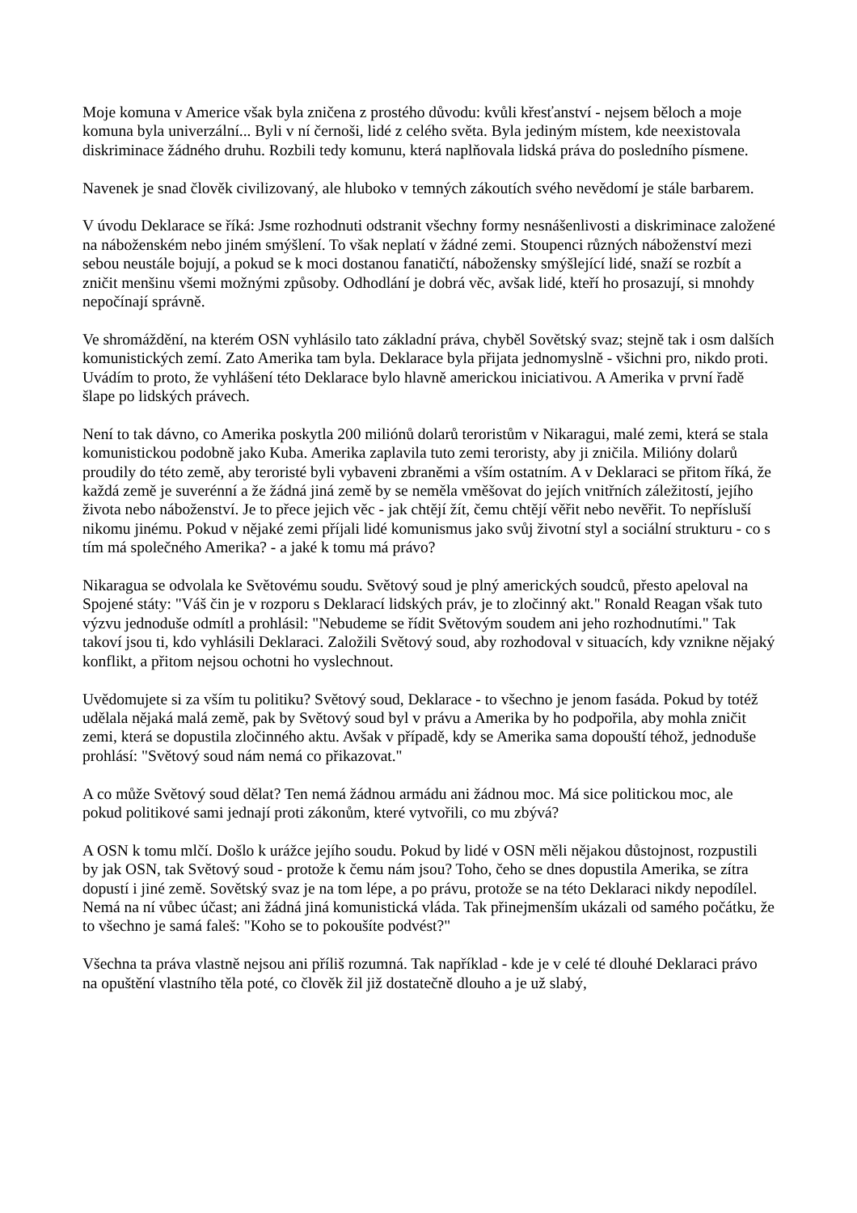Moje komuna v Americe však byla zničena z prostého důvodu: kvůli křesťanství - nejsem běloch a moje komuna byla univerzální... Byli v ní černoši, lidé z celého světa. Byla jediným místem, kde neexistovala diskriminace žádného druhu. Rozbili tedy komunu, která naplňovala lidská práva do posledního písmene.
Navenek je snad člověk civilizovaný, ale hluboko v temných zákoutích svého nevědomí je stále barbarem.
V úvodu Deklarace se říká: Jsme rozhodnuti odstranit všechny formy nesnášenlivosti a diskriminace založené na náboženském nebo jiném smýšlení. To však neplatí v žádné zemi. Stoupenci různých náboženství mezi sebou neustále bojují, a pokud se k moci dostanou fanatičtí, nábožensky smýšlející lidé, snaží se rozbít a zničit menšinu všemi možnými způsoby. Odhodlání je dobrá věc, avšak lidé, kteří ho prosazují, si mnohdy nepočínají správně.
Ve shromáždění, na kterém OSN vyhlásilo tato základní práva, chyběl Sovětský svaz; stejně tak i osm dalších komunistických zemí. Zato Amerika tam byla. Deklarace byla přijata jednomyslně - všichni pro, nikdo proti. Uvádím to proto, že vyhlášení této Deklarace bylo hlavně americkou iniciativou. A Amerika v první řadě šlape po lidských právech.
Není to tak dávno, co Amerika poskytla 200 miliónů dolarů teroristům v Nikaragui, malé zemi, která se stala komunistickou podobně jako Kuba. Amerika zaplavila tuto zemi teroristy, aby ji zničila. Milióny dolarů proudily do této země, aby teroristé byli vybaveni zbraněmi a vším ostatním. A v Deklaraci se přitom říká, že každá země je suverénní a že žádná jiná země by se neměla vměšovat do jejích vnitřních záležitostí, jejího života nebo náboženství. Je to přece jejich věc - jak chtějí žít, čemu chtějí věřit nebo nevěřit. To nepřísluší nikomu jinému. Pokud v nějaké zemi příjali lidé komunismus jako svůj životní styl a sociální strukturu - co s tím má společného Amerika? - a jaké k tomu má právo?
Nikaragua se odvolala ke Světovému soudu. Světový soud je plný amerických soudců, přesto apeloval na Spojené státy: "Váš čin je v rozporu s Deklarací lidských práv, je to zločinný akt." Ronald Reagan však tuto výzvu jednoduše odmítl a prohlásil: "Nebudeme se řídit Světovým soudem ani jeho rozhodnutími." Tak takoví jsou ti, kdo vyhlásili Deklaraci. Založili Světový soud, aby rozhodoval v situacích, kdy vznikne nějaký konflikt, a přitom nejsou ochotni ho vyslechnout.
Uvědomujete si za vším tu politiku? Světový soud, Deklarace - to všechno je jenom fasáda. Pokud by totéž udělala nějaká malá země, pak by Světový soud byl v právu a Amerika by ho podpořila, aby mohla zničit zemi, která se dopustila zločinného aktu. Avšak v případě, kdy se Amerika sama dopouští téhož, jednoduše prohlásí: "Světový soud nám nemá co přikazovat."
A co může Světový soud dělat? Ten nemá žádnou armádu ani žádnou moc. Má sice politickou moc, ale pokud politikové sami jednají proti zákonům, které vytvořili, co mu zbývá?
A OSN k tomu mlčí. Došlo k urážce jejího soudu. Pokud by lidé v OSN měli nějakou důstojnost, rozpustili by jak OSN, tak Světový soud - protože k čemu nám jsou? Toho, čeho se dnes dopustila Amerika, se zítra dopustí i jiné země. Sovětský svaz je na tom lépe, a po právu, protože se na této Deklaraci nikdy nepodílel. Nemá na ní vůbec účast; ani žádná jiná komunistická vláda. Tak přinejmenším ukázali od samého počátku, že to všechno je samá faleš: "Koho se to pokoušíte podvést?"
Všechna ta práva vlastně nejsou ani příliš rozumná. Tak například - kde je v celé té dlouhé Deklaraci právo na opuštění vlastního těla poté, co člověk žil již dostatečně dlouho a je už slabý,